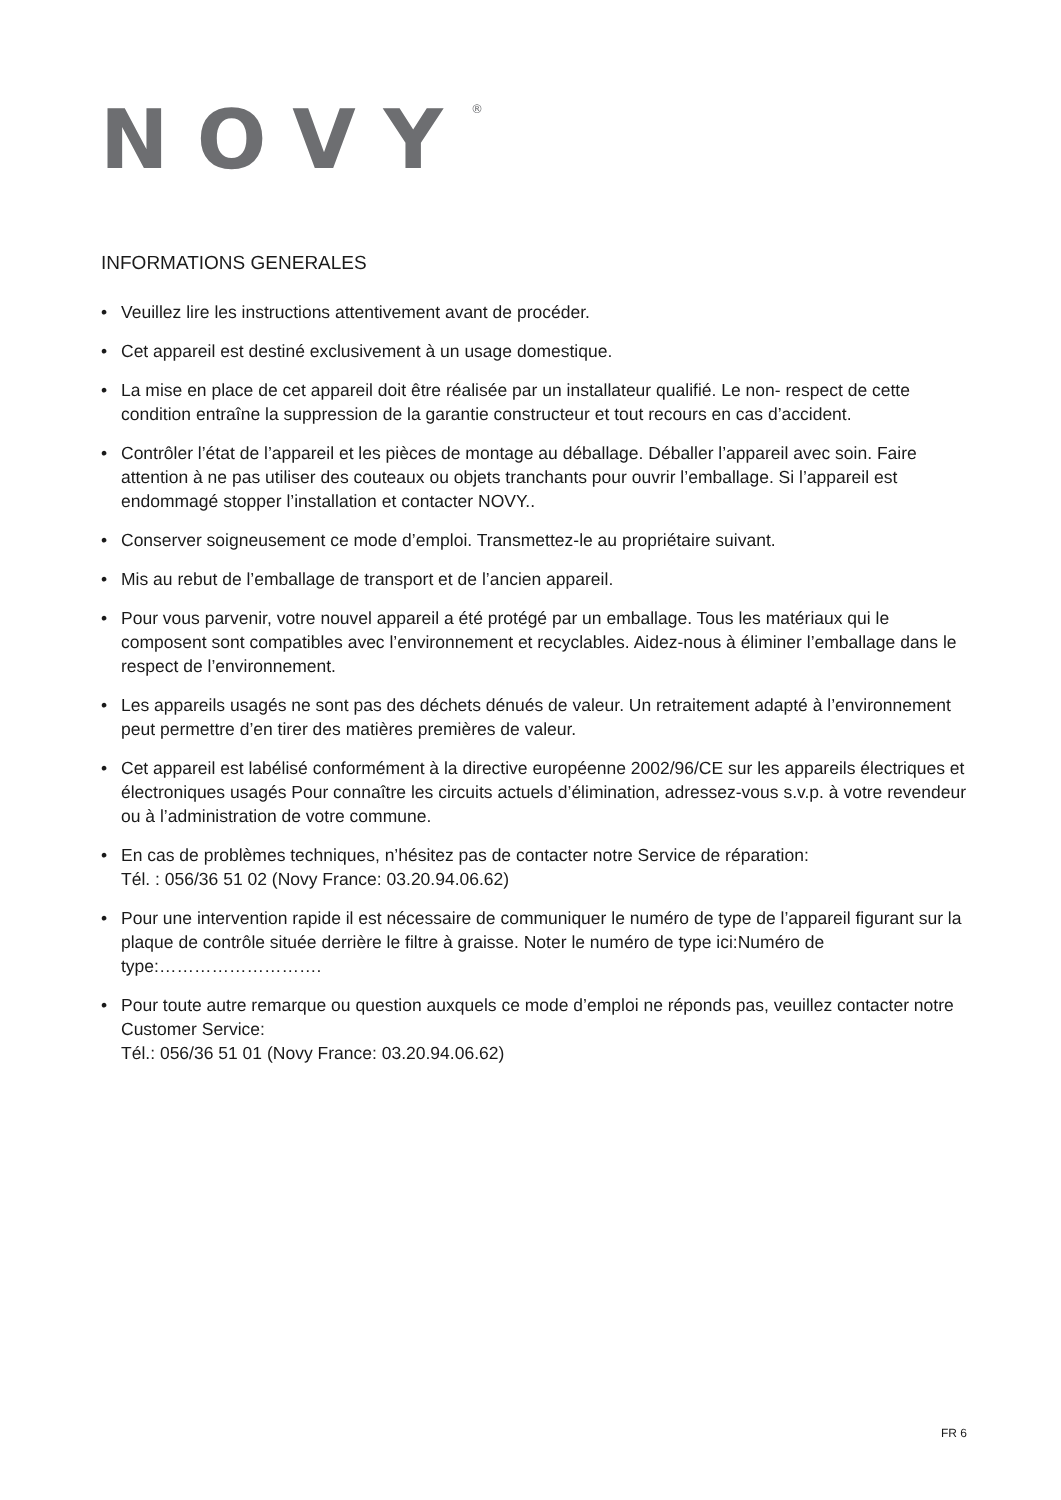NOVY<sup>®</sup>
INFORMATIONS GENERALES
• Veuillez lire les instructions attentivement avant de procéder.
• Cet appareil est destiné exclusivement à un usage domestique.
• La mise en place de cet appareil doit être réalisée par un installateur qualifié. Le non- respect de cette condition entraîne la suppression de la garantie constructeur et tout recours en cas d’accident.
• Contrôler l’état de l’appareil et les pièces de montage au déballage. Déballer l’appareil avec soin. Faire attention à ne pas utiliser des couteaux ou objets tranchants pour ouvrir l’emballage. Si l’appareil est endommagé stopper l’installation et contacter NOVY..
• Conserver soigneusement ce mode d’emploi. Transmettez-le au propriétaire suivant.
• Mis au rebut de l’emballage de transport et de l’ancien appareil.
• Pour vous parvenir, votre nouvel appareil a été protégé par un emballage. Tous les matériaux qui le composent sont compatibles avec l’environnement et recyclables. Aidez-nous à éliminer l’emballage dans le respect de l’environnement.
• Les appareils usagés ne sont pas des déchets dénués de valeur. Un retraitement adapté à l’environnement peut permettre d’en tirer des matières premières de valeur.
• Cet appareil est labélisé conformément à la directive européenne 2002/96/CE sur les appareils électriques et électroniques usagés Pour connaître les circuits actuels d’élimination, adressez-vous s.v.p. à votre revendeur ou à l’administration de votre commune.
• En cas de problèmes techniques, n’hésitez pas de contacter notre Service de réparation:
Tél. : 056/36 51 02 (Novy France: 03.20.94.06.62)
• Pour une intervention rapide il est nécessaire de communiquer le numéro de type de l’appareil figurant sur la plaque de contrôle située derrière le filtre à graisse. Noter le numéro de type ici:Numéro de type:……………………….
• Pour toute autre remarque ou question auxquels ce mode d’emploi ne réponds pas, veuillez contacter notre Customer Service:
Tél.: 056/36 51 01 (Novy France: 03.20.94.06.62)
FR 6